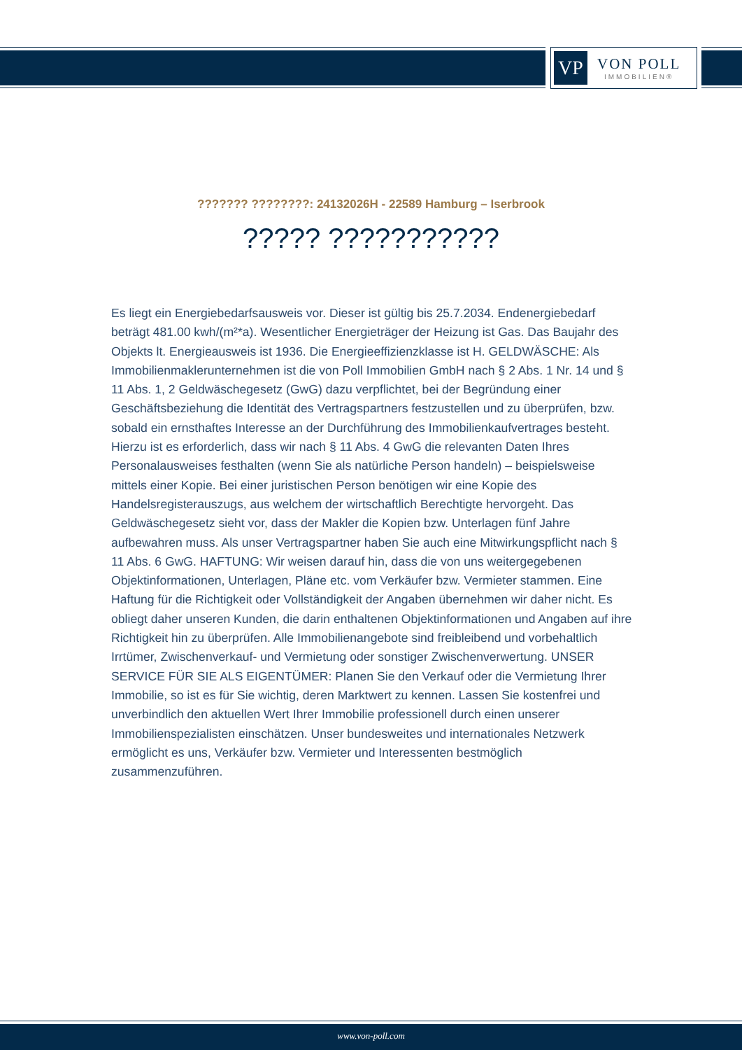VP
VON POLL
IMMOBILIEN®
??????? ????????: 24132026H - 22589 Hamburg – Iserbrook
????? ???????????
Es liegt ein Energiebedarfsausweis vor. Dieser ist gültig bis 25.7.2034. Endenergiebedarf beträgt 481.00 kwh/(m²*a). Wesentlicher Energieträger der Heizung ist Gas. Das Baujahr des Objekts lt. Energieausweis ist 1936. Die Energieeffizienzklasse ist H. GELDWÄSCHE: Als Immobilienmaklerunternehmen ist die von Poll Immobilien GmbH nach § 2 Abs. 1 Nr. 14 und § 11 Abs. 1, 2 Geldwäschegesetz (GwG) dazu verpflichtet, bei der Begründung einer Geschäftsbeziehung die Identität des Vertragspartners festzustellen und zu überprüfen, bzw. sobald ein ernsthaftes Interesse an der Durchführung des Immobilienkaufvertrages besteht. Hierzu ist es erforderlich, dass wir nach § 11 Abs. 4 GwG die relevanten Daten Ihres Personalausweises festhalten (wenn Sie als natürliche Person handeln) – beispielsweise mittels einer Kopie. Bei einer juristischen Person benötigen wir eine Kopie des Handelsregisterauszugs, aus welchem der wirtschaftlich Berechtigte hervorgeht. Das Geldwäschegesetz sieht vor, dass der Makler die Kopien bzw. Unterlagen fünf Jahre aufbewahren muss. Als unser Vertragspartner haben Sie auch eine Mitwirkungspflicht nach § 11 Abs. 6 GwG. HAFTUNG: Wir weisen darauf hin, dass die von uns weitergegebenen Objektinformationen, Unterlagen, Pläne etc. vom Verkäufer bzw. Vermieter stammen. Eine Haftung für die Richtigkeit oder Vollständigkeit der Angaben übernehmen wir daher nicht. Es obliegt daher unseren Kunden, die darin enthaltenen Objektinformationen und Angaben auf ihre Richtigkeit hin zu überprüfen. Alle Immobilienangebote sind freibleibend und vorbehaltlich Irrtümer, Zwischenverkauf- und Vermietung oder sonstiger Zwischenverwertung. UNSER SERVICE FÜR SIE ALS EIGENTÜMER: Planen Sie den Verkauf oder die Vermietung Ihrer Immobilie, so ist es für Sie wichtig, deren Marktwert zu kennen. Lassen Sie kostenfrei und unverbindlich den aktuellen Wert Ihrer Immobilie professionell durch einen unserer Immobilienspezialisten einschätzen. Unser bundesweites und internationales Netzwerk ermöglicht es uns, Verkäufer bzw. Vermieter und Interessenten bestmöglich zusammenzuführen.
www.von-poll.com